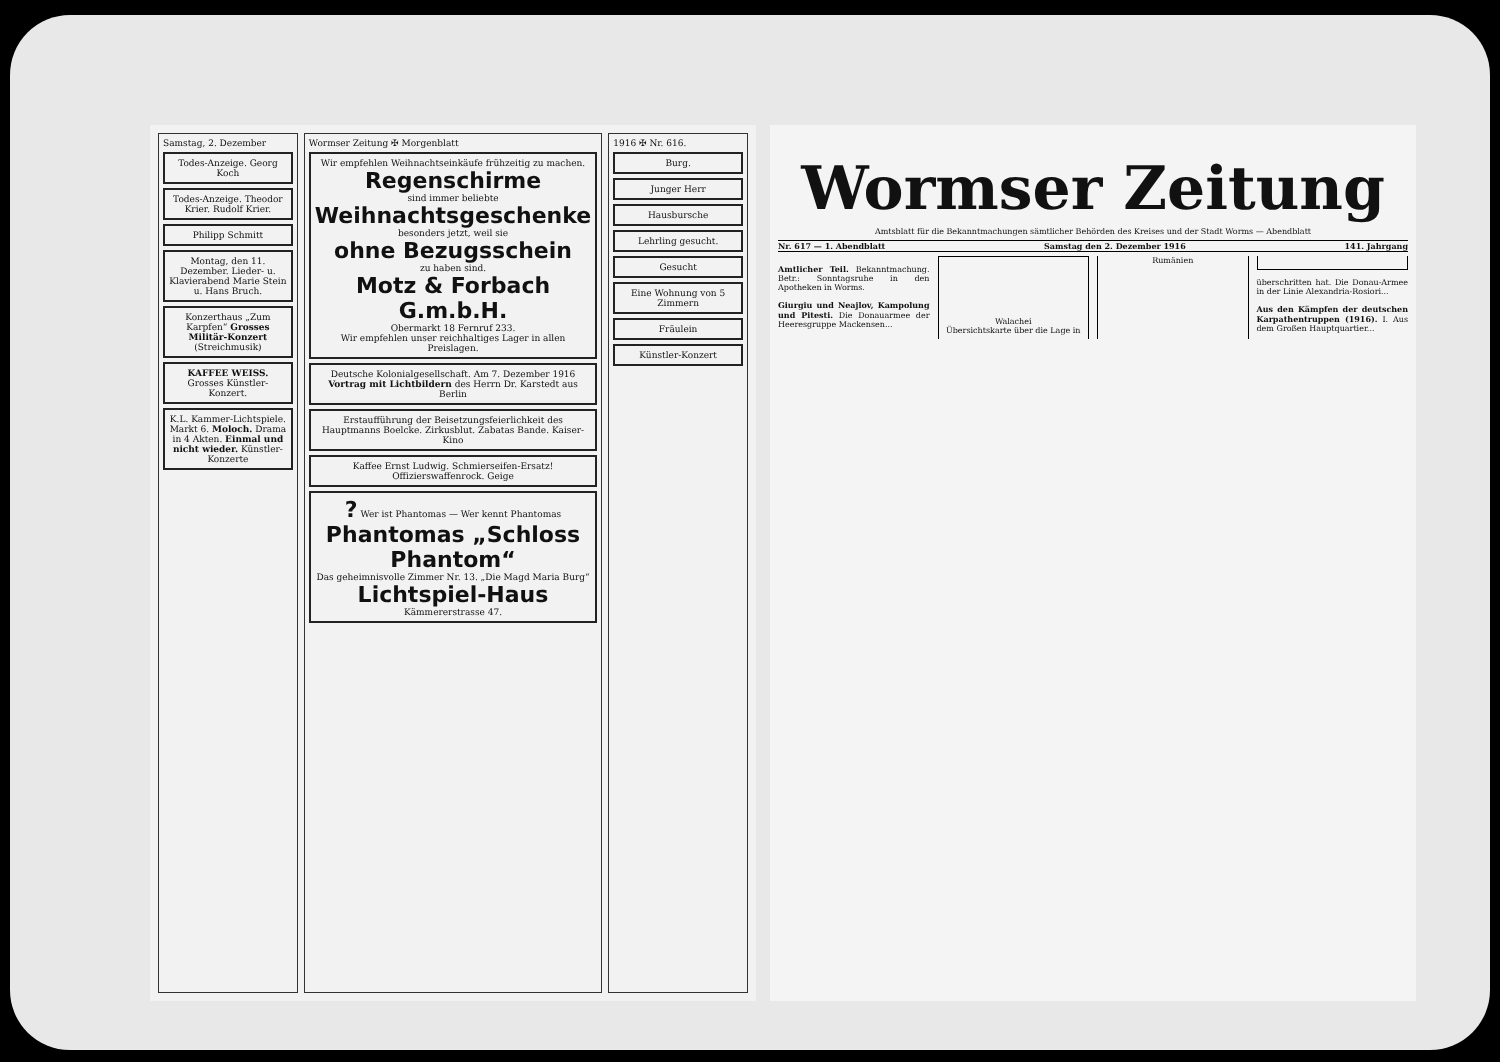Samstag, 2. Dezember
Todes-Anzeige. Georg Koch
Todes-Anzeige. Theodor Krier. Rudolf Krier.
Philipp Schmitt
Montag, den 11. Dezember. Lieder- u. Klavierabend Marie Stein u. Hans Bruch.
Konzerthaus „Zum Karpfen“ Grosses Militär-Konzert (Streichmusik)
KAFFEE WEISS. Grosses Künstler-Konzert.
K.L. Kammer-Lichtspiele. Markt 6. Moloch. Drama in 4 Akten. Einmal und nicht wieder. Künstler-Konzerte
Wormser Zeitung ✠ Morgenblatt
Wir empfehlen Weihnachtseinkäufe frühzeitig zu machen.
Regenschirme
sind immer beliebte
Weihnachtsgeschenke
besonders jetzt, weil sie
ohne Bezugsschein
zu haben sind.
Motz & Forbach G.m.b.H.
Obermarkt 18 Fernruf 233.
Wir empfehlen unser reichhaltiges Lager in allen Preislagen.
Deutsche Kolonialgesellschaft. Am 7. Dezember 1916 Vortrag mit Lichtbildern des Herrn Dr. Karstedt aus Berlin
Erstaufführung der Beisetzungsfeierlichkeit des Hauptmanns Boelcke. Zirkusblut. Zabatas Bande. Kaiser-Kino
Kaffee Ernst Ludwig. Schmierseifen-Ersatz! Offizierswaffenrock. Geige
? Wer ist Phantomas — Wer kennt Phantomas
Phantomas „Schloss Phantom“
Das geheimnisvolle Zimmer Nr. 13. „Die Magd Maria Burg“
Lichtspiel-Haus
Kämmererstrasse 47.
1916 ✠ Nr. 616.
Burg.
Junger Herr
Hausbursche
Lehrling gesucht.
Gesucht
Eine Wohnung von 5 Zimmern
Fräulein
Künstler-Konzert
Wormser Zeitung
Amtsblatt für die Bekanntmachungen sämtlicher Behörden des Kreises und der Stadt Worms — Abendblatt
Nr. 617 — 1. Abendblatt Samstag den 2. Dezember 1916 141. Jahrgang
Amtlicher Teil. Bekanntmachung. Betr.: Sonntagsruhe in den Apotheken in Worms.
Giurgiu und Neajlov, Kampolung und Pitesti. Die Donauarmee der Heeresgruppe Mackensen...
Walachei
Übersichtskarte über die Lage in Rumänien
überschritten hat. Die Donau-Armee in der Linie Alexandria-Rosiori...
Aus den Kämpfen der deutschen Karpathentruppen (1916). I. Aus dem Großen Hauptquartier...